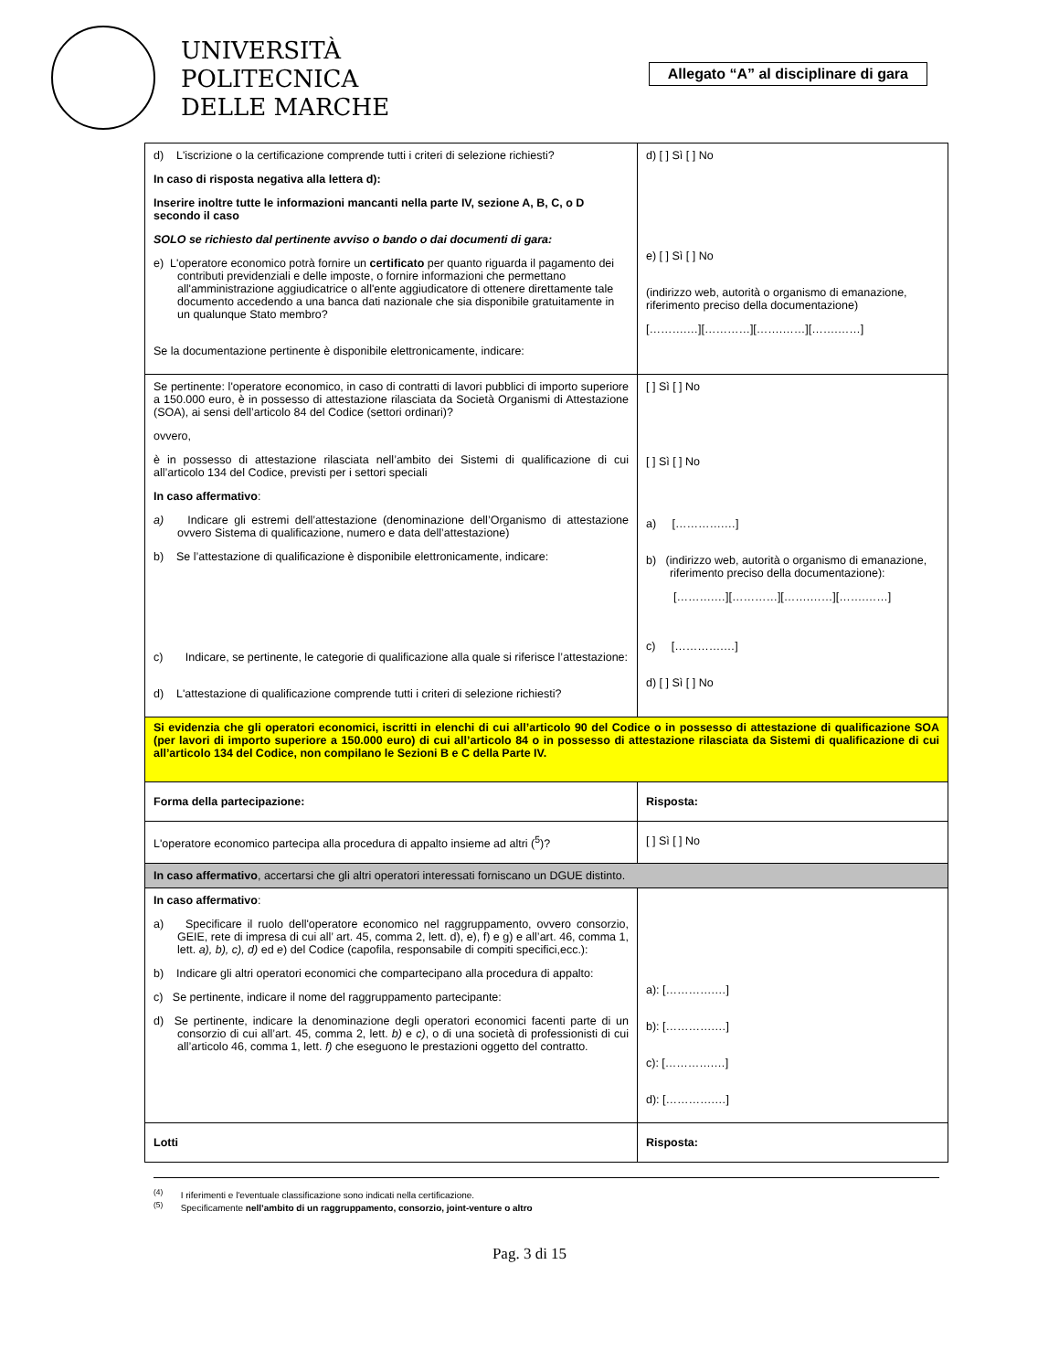UNIVERSITÀ
POLITECNICA
DELLE MARCHE
Allegato “A” al disciplinare di gara
| d) L'iscrizione o la certificazione comprende tutti i criteri di selezione richiesti? In caso di risposta negativa alla lettera d): Inserire inoltre tutte le informazioni mancanti nella parte IV, sezione A, B, C, o D secondo il caso SOLO se richiesto dal pertinente avviso o bando o dai documenti di gara: e) L'operatore economico potrà fornire un certificato per quanto riguarda il pagamento dei contributi previdenziali e delle imposte, o fornire informazioni che permettano all'amministrazione aggiudicatrice o all'ente aggiudicatore di ottenere direttamente tale documento accedendo a una banca dati nazionale che sia disponibile gratuitamente in un qualunque Stato membro? Se la documentazione pertinente è disponibile elettronicamente, indicare: | d) [ ] Sì [ ] No e) [ ] Sì [ ] No (indirizzo web, autorità o organismo di emanazione, riferimento preciso della documentazione) [……….…][…………][…….……][…….……] |
| Se pertinente: l'operatore economico, in caso di contratti di lavori pubblici di importo superiore a 150.000 euro, è in possesso di attestazione rilasciata da Società Organismi di Attestazione (SOA), ai sensi dell’articolo 84 del Codice (settori ordinari)? ovvero, è in possesso di attestazione rilasciata nell’ambito dei Sistemi di qualificazione di cui all’articolo 134 del Codice, previsti per i settori speciali In caso affermativo : a) Indicare gli estremi dell’attestazione (denominazione dell’Organismo di attestazione ovvero Sistema di qualificazione, numero e data dell’attestazione) b) Se l’attestazione di qualificazione è disponibile elettronicamente, indicare: c) Indicare, se pertinente, le categorie di qualificazione alla quale si riferisce l’attestazione: d) L'attestazione di qualificazione comprende tutti i criteri di selezione richiesti? | [ ] Sì [ ] No [ ] Sì [ ] No a) [………….…] b) (indirizzo web, autorità o organismo di emanazione, riferimento preciso della documentazione): [……….…][…………][…….……][…….……] c) [………….…] d) [ ] Sì [ ] No |
| Si evidenzia che gli operatori economici, iscritti in elenchi di cui all’articolo 90 del Codice o in possesso di attestazione di qualificazione SOA (per lavori di importo superiore a 150.000 euro) di cui all’articolo 84 o in possesso di attestazione rilasciata da Sistemi di qualificazione di cui all’articolo 134 del Codice, non compilano le Sezioni B e C della Parte IV. | |
| Forma della partecipazione: | Risposta: |
| L'operatore economico partecipa alla procedura di appalto insieme ad altri (<sup>5</sup>)? | [ ] Sì [ ] No |
| In caso affermativo , accertarsi che gli altri operatori interessati forniscano un DGUE distinto. | |
| In caso affermativo : a) Specificare il ruolo dell'operatore economico nel raggruppamento, ovvero consorzio, GEIE, rete di impresa di cui all’ art. 45, comma 2, lett. d), e), f) e g) e all’art. 46, comma 1, lett. a), b), c), d) ed e ) del Codice (capofila, responsabile di compiti specifici,ecc.): b) Indicare gli altri operatori economici che compartecipano alla procedura di appalto: c) Se pertinente, indicare il nome del raggruppamento partecipante: d) Se pertinente, indicare la denominazione degli operatori economici facenti parte di un consorzio di cui all’art. 45, comma 2, lett. b) e c) , o di una società di professionisti di cui all’articolo 46, comma 1, lett. f) che eseguono le prestazioni oggetto del contratto. | a): [………….…] b): [………….…] c): [………….…] d): [………….…] |
| Lotti | Risposta: |
<sup>(4)</sup> I riferimenti e l'eventuale classificazione sono indicati nella certificazione.
<sup>(5)</sup> Specificamente nell’ambito di un raggruppamento, consorzio, joint-venture o altro
Pag. 3 di 15